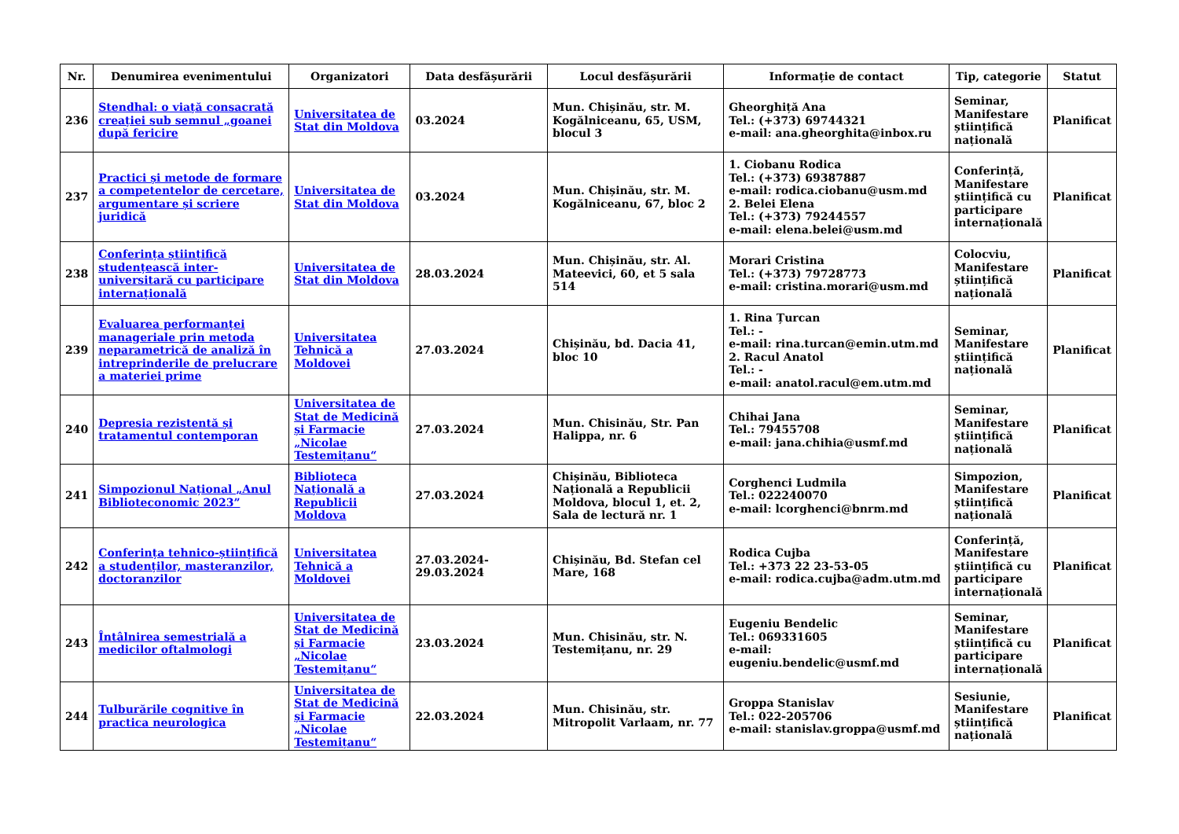| Nr. | Denumirea evenimentului | Organizatori | Data desfășurării | Locul desfășurării | Informație de contact | Tip, categorie | Statut |
| --- | --- | --- | --- | --- | --- | --- | --- |
| 236 | Stendhal: o viață consacrată creației sub semnul „goanei după fericire | Universitatea de Stat din Moldova | 03.2024 | Mun. Chișinău, str. M. Kogălniceanu, 65, USM, blocul 3 | Gheorghiță Ana Tel.: (+373) 69744321 e-mail: ana.gheorghita@inbox.ru | Seminar, Manifestare științifică națională | Planificat |
| 237 | Practici și metode de formare a competentelor de cercetare, argumentare și scriere juridică | Universitatea de Stat din Moldova | 03.2024 | Mun. Chișinău, str. M. Kogălniceanu, 67, bloc 2 | 1. Ciobanu Rodica Tel.: (+373) 69387887 e-mail: rodica.ciobanu@usm.md 2. Belei Elena Tel.: (+373) 79244557 e-mail: elena.belei@usm.md | Conferință, Manifestare științifică cu participare internațională | Planificat |
| 238 | Conferința științifică studențească inter-universitară cu participare internațională | Universitatea de Stat din Moldova | 28.03.2024 | Mun. Chișinău, str. Al. Mateevici, 60, et 5 sala 514 | Morari Cristina Tel.: (+373) 79728773 e-mail: cristina.morari@usm.md | Colocviu, Manifestare științifică națională | Planificat |
| 239 | Evaluarea performanței manageriale prin metoda neparametrică de analiză în intreprinderile de prelucrare a materiei prime | Universitatea Tehnică a Moldovei | 27.03.2024 | Chișinău, bd. Dacia 41, bloc 10 | 1. Rina Țurcan Tel.: - e-mail: rina.turcan@emin.utm.md 2. Racul Anatol Tel.: - e-mail: anatol.racul@em.utm.md | Seminar, Manifestare științifică națională | Planificat |
| 240 | Depresia rezistentă și tratamentul contemporan | Universitatea de Stat de Medicină și Farmacie „Nicolae Testemițanu“ | 27.03.2024 | Mun. Chisinău, Str. Pan Halippa, nr. 6 | Chihai Jana Tel.: 79455708 e-mail: jana.chihia@usmf.md | Seminar, Manifestare științifică națională | Planificat |
| 241 | Simpozionul Național „Anul Biblioteconomic 2023” | Biblioteca Națională a Republicii Moldova | 27.03.2024 | Chișinău, Biblioteca Națională a Republicii Moldova, blocul 1, et. 2, Sala de lectură nr. 1 | Corghenci Ludmila Tel.: 022240070 e-mail: lcorghenci@bnrm.md | Simpozion, Manifestare științifică națională | Planificat |
| 242 | Conferința tehnico-științifică a studenților, masteranzilor, doctoranzilor | Universitatea Tehnică a Moldovei | 27.03.2024-29.03.2024 | Chișinău, Bd. Stefan cel Mare, 168 | Rodica Cujba Tel.: +373 22 23-53-05 e-mail: rodica.cujba@adm.utm.md | Conferință, Manifestare științifică cu participare internațională | Planificat |
| 243 | Întâlnirea semestrială a medicilor oftalmologi | Universitatea de Stat de Medicină și Farmacie „Nicolae Testemițanu“ | 23.03.2024 | Mun. Chisinău, str. N. Testemițanu, nr. 29 | Eugeniu Bendelic Tel.: 069331605 e-mail: eugeniu.bendelic@usmf.md | Seminar, Manifestare științifică cu participare internațională | Planificat |
| 244 | Tulburările cognitive în practica neurologica | Universitatea de Stat de Medicină și Farmacie „Nicolae Testemițanu“ | 22.03.2024 | Mun. Chisinău, str. Mitropolit Varlaam, nr. 77 | Groppa Stanislav Tel.: 022-205706 e-mail: stanislav.groppa@usmf.md | Sesiunie, Manifestare științifică națională | Planificat |